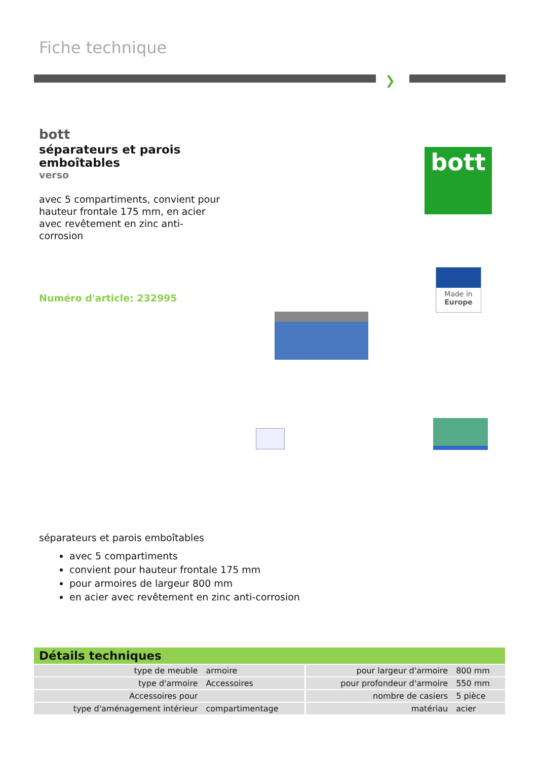Fiche technique
❯
bott
séparateurs et parois emboîtables
verso
avec 5 compartiments, convient pour hauteur frontale 175 mm, en acier avec revêtement en zinc anti-corrosion
Numéro d'article: 232995
bott
Made in
Europe
séparateurs et parois emboîtables
avec 5 compartiments
convient pour hauteur frontale 175 mm
pour armoires de largeur 800 mm
en acier avec revêtement en zinc anti-corrosion
| Détails techniques | | | |
| --- | --- | --- | --- |
| type de meuble | armoire | pour largeur d'armoire | 800 mm |
| type d'armoire | Accessoires | pour profondeur d'armoire | 550 mm |
| Accessoires pour | | nombre de casiers | 5 pièce |
| type d'aménagement intérieur | compartimentage | matériau | acier |